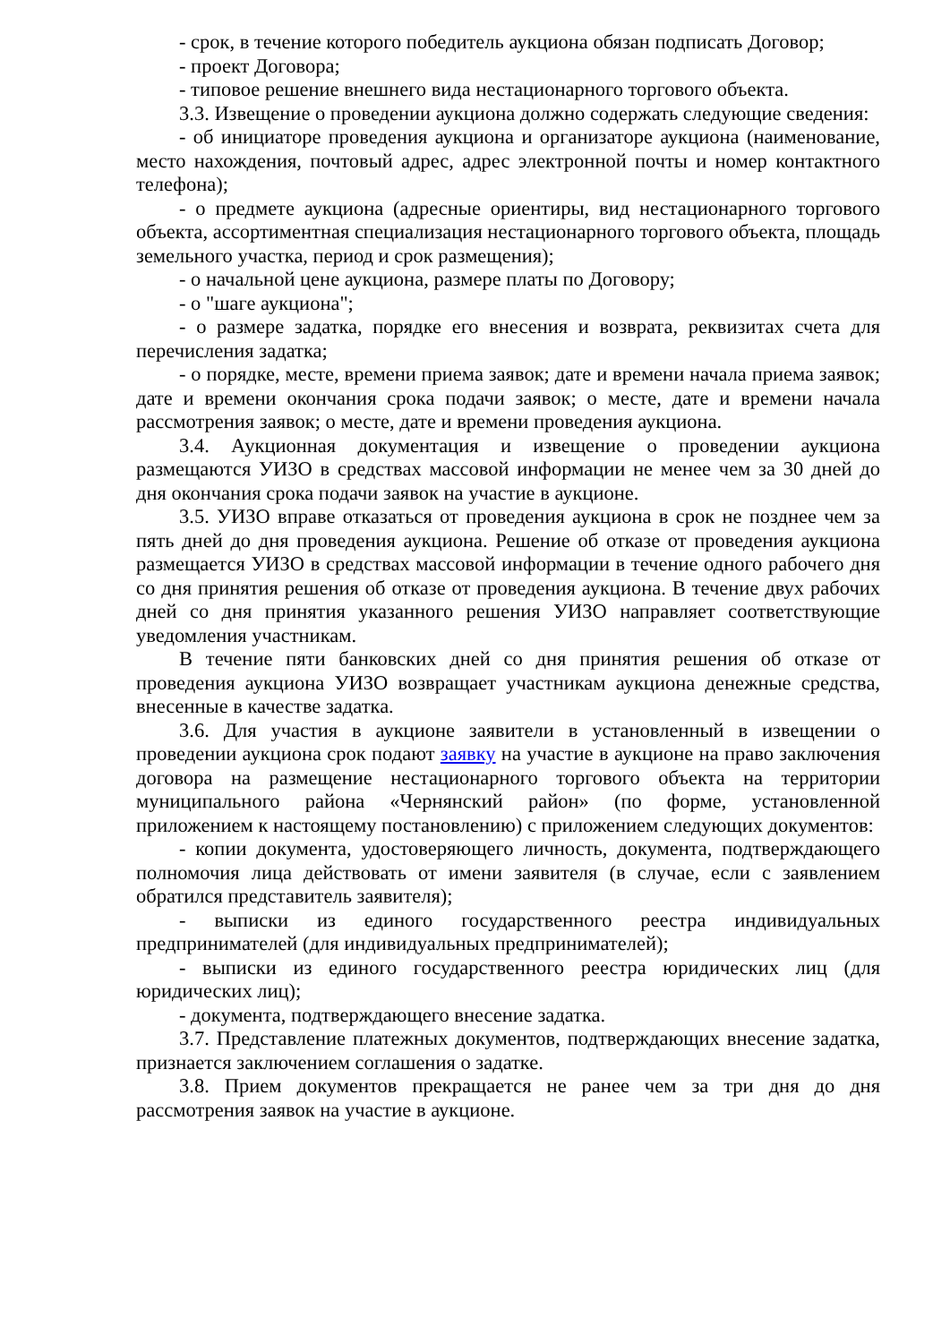- срок, в течение которого победитель аукциона обязан подписать Договор;
- проект Договора;
- типовое решение внешнего вида нестационарного торгового объекта.
3.3. Извещение о проведении аукциона должно содержать следующие сведения:
- об инициаторе проведения аукциона и организаторе аукциона (наименование, место нахождения, почтовый адрес, адрес электронной почты и номер контактного телефона);
- о предмете аукциона (адресные ориентиры, вид нестационарного торгового объекта, ассортиментная специализация нестационарного торгового объекта, площадь земельного участка, период и срок размещения);
- о начальной цене аукциона, размере платы по Договору;
- о "шаге аукциона";
- о размере задатка, порядке его внесения и возврата, реквизитах счета для перечисления задатка;
- о порядке, месте, времени приема заявок; дате и времени начала приема заявок; дате и времени окончания срока подачи заявок; о месте, дате и времени начала рассмотрения заявок; о месте, дате и времени проведения аукциона.
3.4. Аукционная документация и извещение о проведении аукциона размещаются УИЗО в средствах массовой информации не менее чем за 30 дней до дня окончания срока подачи заявок на участие в аукционе.
3.5. УИЗО вправе отказаться от проведения аукциона в срок не позднее чем за пять дней до дня проведения аукциона. Решение об отказе от проведения аукциона размещается УИЗО в средствах массовой информации в течение одного рабочего дня со дня принятия решения об отказе от проведения аукциона. В течение двух рабочих дней со дня принятия указанного решения УИЗО направляет соответствующие уведомления участникам.
В течение пяти банковских дней со дня принятия решения об отказе от проведения аукциона УИЗО возвращает участникам аукциона денежные средства, внесенные в качестве задатка.
3.6. Для участия в аукционе заявители в установленный в извещении о проведении аукциона срок подают заявку на участие в аукционе на право заключения договора на размещение нестационарного торгового объекта на территории муниципального района «Чернянский район» (по форме, установленной приложением к настоящему постановлению) с приложением следующих документов:
- копии документа, удостоверяющего личность, документа, подтверждающего полномочия лица действовать от имени заявителя (в случае, если с заявлением обратился представитель заявителя);
- выписки из единого государственного реестра индивидуальных предпринимателей (для индивидуальных предпринимателей);
- выписки из единого государственного реестра юридических лиц (для юридических лиц);
- документа, подтверждающего внесение задатка.
3.7. Представление платежных документов, подтверждающих внесение задатка, признается заключением соглашения о задатке.
3.8. Прием документов прекращается не ранее чем за три дня до дня рассмотрения заявок на участие в аукционе.